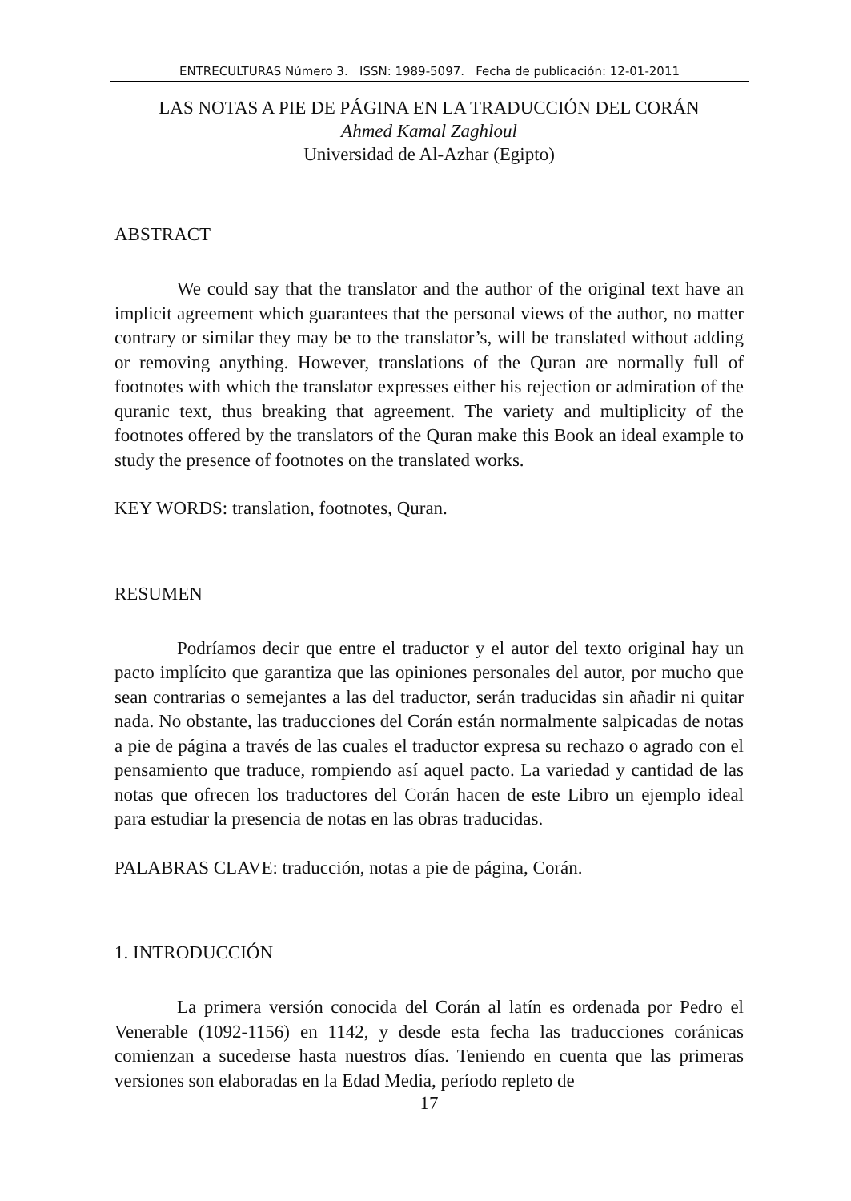ENTRECULTURAS Número 3. ISSN: 1989-5097. Fecha de publicación: 12-01-2011
LAS NOTAS A PIE DE PÁGINA EN LA TRADUCCIÓN DEL CORÁN
Ahmed Kamal Zaghloul
Universidad de Al-Azhar (Egipto)
ABSTRACT
We could say that the translator and the author of the original text have an implicit agreement which guarantees that the personal views of the author, no matter contrary or similar they may be to the translator’s, will be translated without adding or removing anything. However, translations of the Quran are normally full of footnotes with which the translator expresses either his rejection or admiration of the quranic text, thus breaking that agreement. The variety and multiplicity of the footnotes offered by the translators of the Quran make this Book an ideal example to study the presence of footnotes on the translated works.
KEY WORDS: translation, footnotes, Quran.
RESUMEN
Podríamos decir que entre el traductor y el autor del texto original hay un pacto implícito que garantiza que las opiniones personales del autor, por mucho que sean contrarias o semejantes a las del traductor, serán traducidas sin añadir ni quitar nada. No obstante, las traducciones del Corán están normalmente salpicadas de notas a pie de página a través de las cuales el traductor expresa su rechazo o agrado con el pensamiento que traduce, rompiendo así aquel pacto. La variedad y cantidad de las notas que ofrecen los traductores del Corán hacen de este Libro un ejemplo ideal para estudiar la presencia de notas en las obras traducidas.
PALABRAS CLAVE: traducción, notas a pie de página, Corán.
1. INTRODUCCIÓN
La primera versión conocida del Corán al latín es ordenada por Pedro el Venerable (1092-1156) en 1142, y desde esta fecha las traducciones coránicas comienzan a sucederse hasta nuestros días. Teniendo en cuenta que las primeras versiones son elaboradas en la Edad Media, período repleto de
17